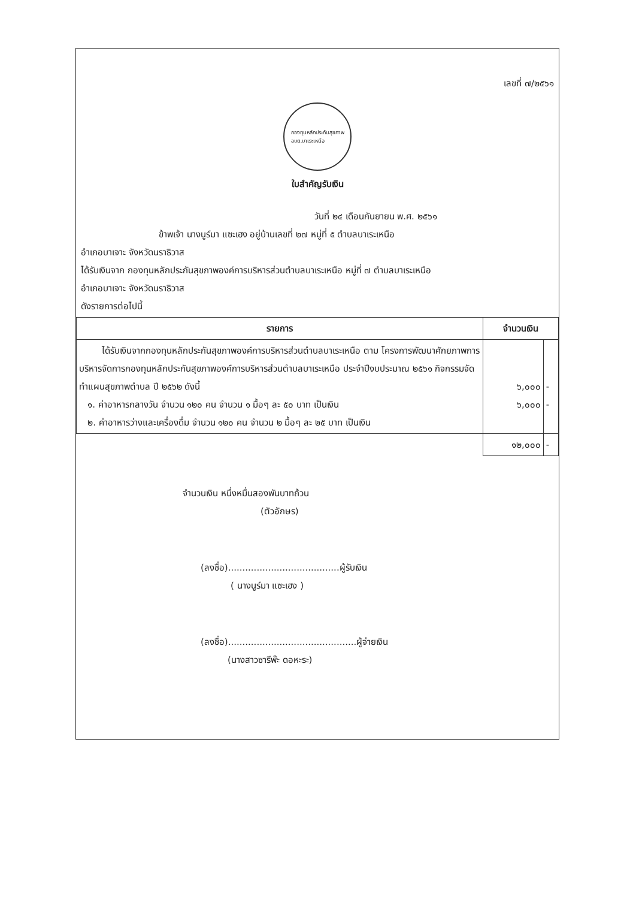เลขที่ ๗/๒๕๖๑
กองทุนหลักประกันสุขภาพ
อบต.บาเระเหนือ
ใบสำคัญรับเงิน
วันที่ ๒๔ เดือนกันยายน พ.ศ. ๒๕๖๑
ข้าพเจ้า นางนูร์มา แซะเฮง อยู่บ้านเลขที่ ๒๗ หมู่ที่ ๕ ตำบลบาเระเหนือ
อำเภอบาเจาะ จังหวัดนราธิวาส
ได้รับเงินจาก กองทุนหลักประกันสุขภาพองค์การบริหารส่วนตำบลบาเระเหนือ หมู่ที่ ๗ ตำบลบาเระเหนือ
อำเภอบาเจาะ จังหวัดนราธิวาส
ดังรายการต่อไปนี้
| รายการ | จำนวนเงิน | |
| --- | --- | --- |
| ได้รับเงินจากกองทุนหลักประกันสุขภาพองค์การบริหารส่วนตำบลบาเระเหนือ ตาม โครงการพัฒนาศักยภาพการบริหารจัดการกองทุนหลักประกันสุขภาพองค์การบริหารส่วนตำบลบาเระเหนือ ประจำปีงบประมาณ ๒๕๖๑ กิจกรรมจัดทำแผนสุขภาพตำบล ปี ๒๕๖๒ ดังนี้ ๑. ค่าอาหารกลางวัน จำนวน ๑๒๐ คน จำนวน ๑ มื้อๆ ละ ๕๐ บาท เป็นเงิน ๒. ค่าอาหารว่างและเครื่องดื่ม จำนวน ๑๒๐ คน จำนวน ๒ มื้อๆ ละ ๒๕ บาท เป็นเงิน | ๖,๐๐๐ ๖,๐๐๐ | - - |
| | ๑๒,๐๐๐ | - |
จำนวนเงิน หนึ่งหมื่นสองพันบาทถ้วน
(ตัวอักษร)
(ลงชื่อ).......................................ผู้รับเงิน
( นางนูร์มา แซะเฮง )
(ลงชื่อ).............................................ผู้จ่ายเงิน
(นางสาวซารีพ๊ะ ดอหะระ)